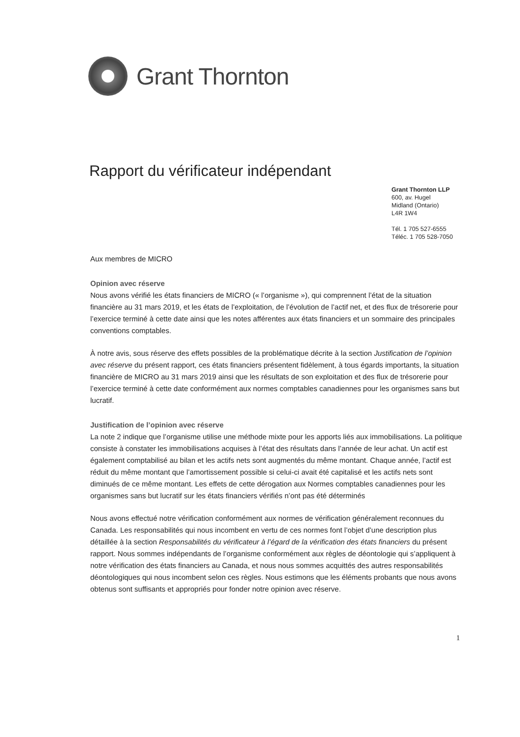Grant Thornton
Rapport du vérificateur indépendant
Grant Thornton LLP
600, av. Hugel
Midland (Ontario)
L4R 1W4
Tél. 1 705 527-6555
Téléc. 1 705 528-7050
Aux membres de MICRO
Opinion avec réserve
Nous avons vérifié les états financiers de MICRO (« l’organisme »), qui comprennent l’état de la situation financière au 31 mars 2019, et les états de l’exploitation, de l’évolution de l’actif net, et des flux de trésorerie pour l’exercice terminé à cette date ainsi que les notes afférentes aux états financiers et un sommaire des principales conventions comptables.
À notre avis, sous réserve des effets possibles de la problématique décrite à la section Justification de l’opinion avec réserve du présent rapport, ces états financiers présentent fidèlement, à tous égards importants, la situation financière de MICRO au 31 mars 2019 ainsi que les résultats de son exploitation et des flux de trésorerie pour l’exercice terminé à cette date conformément aux normes comptables canadiennes pour les organismes sans but lucratif.
Justification de l’opinion avec réserve
La note 2 indique que l’organisme utilise une méthode mixte pour les apports liés aux immobilisations. La politique consiste à constater les immobilisations acquises à l’état des résultats dans l’année de leur achat. Un actif est également comptabilisé au bilan et les actifs nets sont augmentés du même montant. Chaque année, l’actif est réduit du même montant que l’amortissement possible si celui-ci avait été capitalisé et les actifs nets sont diminués de ce même montant. Les effets de cette dérogation aux Normes comptables canadiennes pour les organismes sans but lucratif sur les états financiers vérifiés n’ont pas été déterminés
Nous avons effectué notre vérification conformément aux normes de vérification généralement reconnues du Canada. Les responsabilités qui nous incombent en vertu de ces normes font l’objet d’une description plus détaillée à la section Responsabilités du vérificateur à l’égard de la vérification des états financiers du présent rapport. Nous sommes indépendants de l’organisme conformément aux règles de déontologie qui s’appliquent à notre vérification des états financiers au Canada, et nous nous sommes acquittés des autres responsabilités déontologiques qui nous incombent selon ces règles. Nous estimons que les éléments probants que nous avons obtenus sont suffisants et appropriés pour fonder notre opinion avec réserve.
1